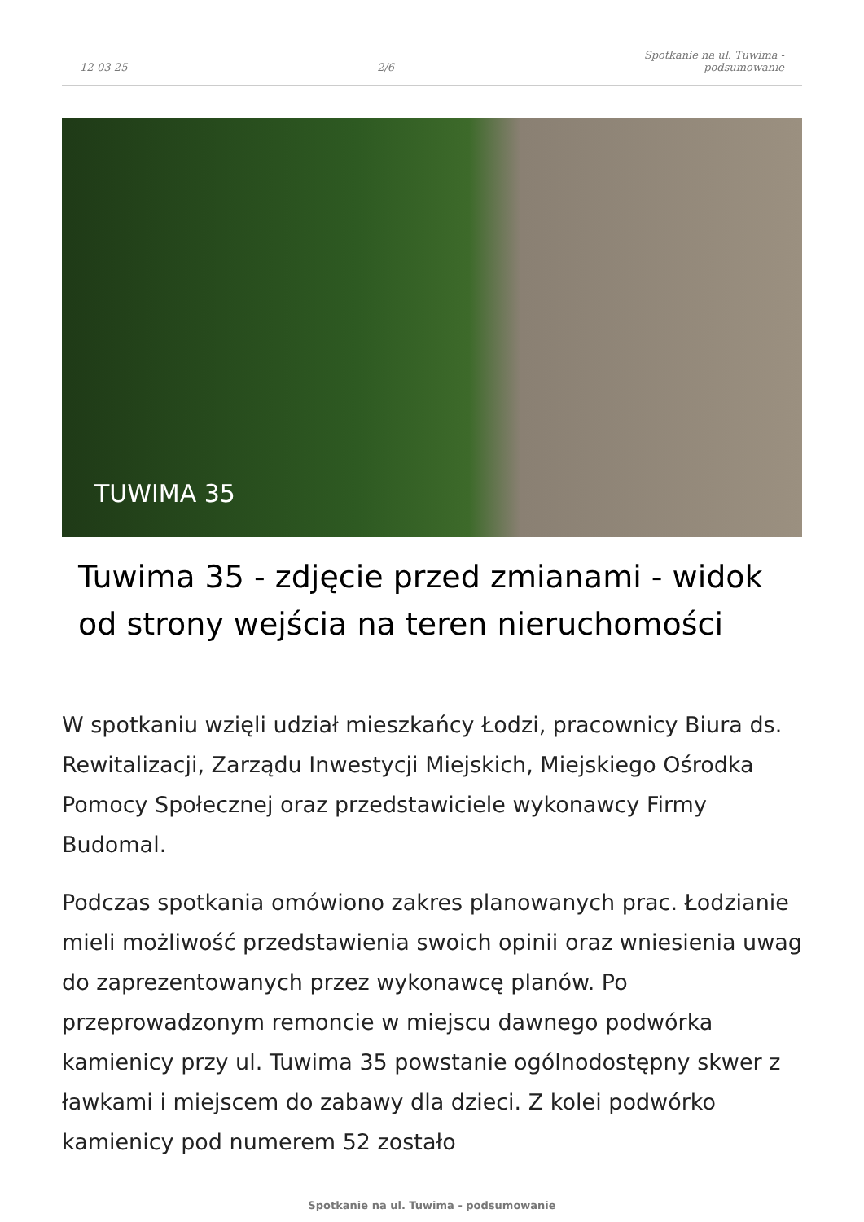12-03-25 2/6 Spotkanie na ul. Tuwima -
podsumowanie
TUWIMA 35
Tuwima 35 - zdjęcie przed zmianami - widok od strony wejścia na teren nieruchomości
W spotkaniu wzięli udział mieszkańcy Łodzi, pracownicy Biura ds. Rewitalizacji, Zarządu Inwestycji Miejskich, Miejskiego Ośrodka Pomocy Społecznej oraz przedstawiciele wykonawcy Firmy Budomal.
Podczas spotkania omówiono zakres planowanych prac. Łodzianie mieli możliwość przedstawienia swoich opinii oraz wniesienia uwag do zaprezentowanych przez wykonawcę planów. Po przeprowadzonym remoncie w miejscu dawnego podwórka kamienicy przy ul. Tuwima 35 powstanie ogólnodostępny skwer z ławkami i miejscem do zabawy dla dzieci. Z kolei podwórko kamienicy pod numerem 52 zostało
Spotkanie na ul. Tuwima - podsumowanie